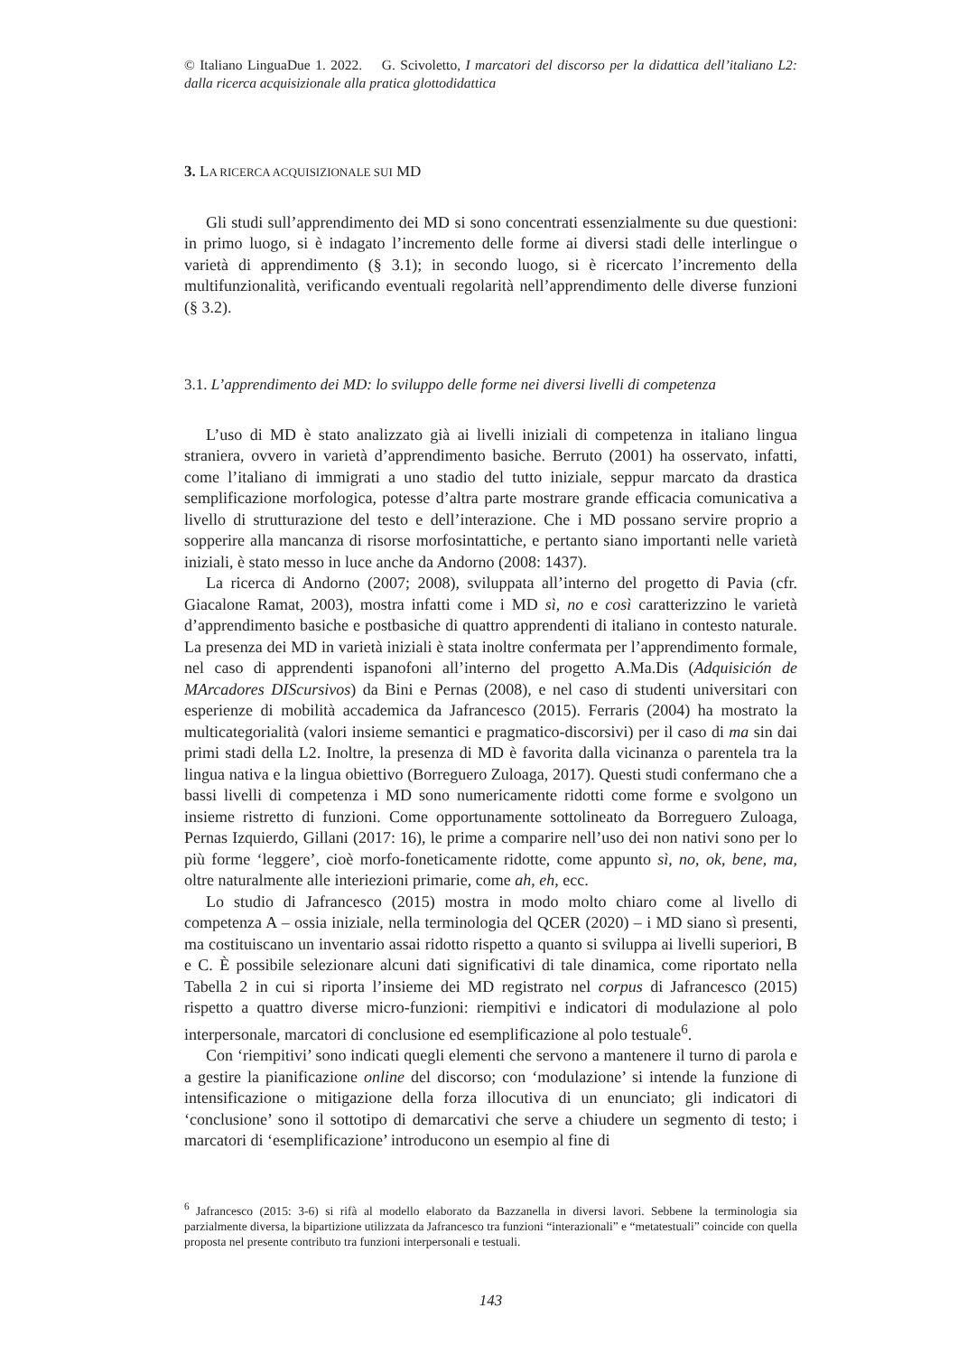© Italiano LinguaDue 1. 2022. G. Scivoletto, I marcatori del discorso per la didattica dell’italiano L2: dalla ricerca acquisizionale alla pratica glottodidattica
3. LA RICERCA ACQUISIZIONALE SUI MD
Gli studi sull’apprendimento dei MD si sono concentrati essenzialmente su due questioni: in primo luogo, si è indagato l’incremento delle forme ai diversi stadi delle interlingue o varietà di apprendimento (§ 3.1); in secondo luogo, si è ricercato l’incremento della multifunzionalità, verificando eventuali regolarità nell’apprendimento delle diverse funzioni (§ 3.2).
3.1. L’apprendimento dei MD: lo sviluppo delle forme nei diversi livelli di competenza
L’uso di MD è stato analizzato già ai livelli iniziali di competenza in italiano lingua straniera, ovvero in varietà d’apprendimento basiche. Berruto (2001) ha osservato, infatti, come l’italiano di immigrati a uno stadio del tutto iniziale, seppur marcato da drastica semplificazione morfologica, potesse d’altra parte mostrare grande efficacia comunicativa a livello di strutturazione del testo e dell’interazione. Che i MD possano servire proprio a sopperire alla mancanza di risorse morfosintattiche, e pertanto siano importanti nelle varietà iniziali, è stato messo in luce anche da Andorno (2008: 1437).
La ricerca di Andorno (2007; 2008), sviluppata all’interno del progetto di Pavia (cfr. Giacalone Ramat, 2003), mostra infatti come i MD sì, no e così caratterizzino le varietà d’apprendimento basiche e postbasiche di quattro apprendenti di italiano in contesto naturale. La presenza dei MD in varietà iniziali è stata inoltre confermata per l’apprendimento formale, nel caso di apprendenti ispanofoni all’interno del progetto A.Ma.Dis (Adquisición de MArcadores DIScursivos) da Bini e Pernas (2008), e nel caso di studenti universitari con esperienze di mobilità accademica da Jafrancesco (2015). Ferraris (2004) ha mostrato la multicategorialità (valori insieme semantici e pragmatico-discorsivi) per il caso di ma sin dai primi stadi della L2. Inoltre, la presenza di MD è favorita dalla vicinanza o parentela tra la lingua nativa e la lingua obiettivo (Borreguero Zuloaga, 2017). Questi studi confermano che a bassi livelli di competenza i MD sono numericamente ridotti come forme e svolgono un insieme ristretto di funzioni. Come opportunamente sottolineato da Borreguero Zuloaga, Pernas Izquierdo, Gillani (2017: 16), le prime a comparire nell’uso dei non nativi sono per lo più forme ‘leggere’, cioè morfo-foneticamente ridotte, come appunto sì, no, ok, bene, ma, oltre naturalmente alle interiezioni primarie, come ah, eh, ecc.
Lo studio di Jafrancesco (2015) mostra in modo molto chiaro come al livello di competenza A – ossia iniziale, nella terminologia del QCER (2020) – i MD siano sì presenti, ma costituiscano un inventario assai ridotto rispetto a quanto si sviluppa ai livelli superiori, B e C. È possibile selezionare alcuni dati significativi di tale dinamica, come riportato nella Tabella 2 in cui si riporta l’insieme dei MD registrato nel corpus di Jafrancesco (2015) rispetto a quattro diverse micro-funzioni: riempitivi e indicatori di modulazione al polo interpersonale, marcatori di conclusione ed esemplificazione al polo testuale<sup>6</sup>.
Con ‘riempitivi’ sono indicati quegli elementi che servono a mantenere il turno di parola e a gestire la pianificazione online del discorso; con ‘modulazione’ si intende la funzione di intensificazione o mitigazione della forza illocutiva di un enunciato; gli indicatori di ‘conclusione’ sono il sottotipo di demarcativi che serve a chiudere un segmento di testo; i marcatori di ‘esemplificazione’ introducono un esempio al fine di
<sup>6</sup> Jafrancesco (2015: 3-6) si rifà al modello elaborato da Bazzanella in diversi lavori. Sebbene la terminologia sia parzialmente diversa, la bipartizione utilizzata da Jafrancesco tra funzioni “interazionali” e “metatestuali” coincide con quella proposta nel presente contributo tra funzioni interpersonali e testuali.
143